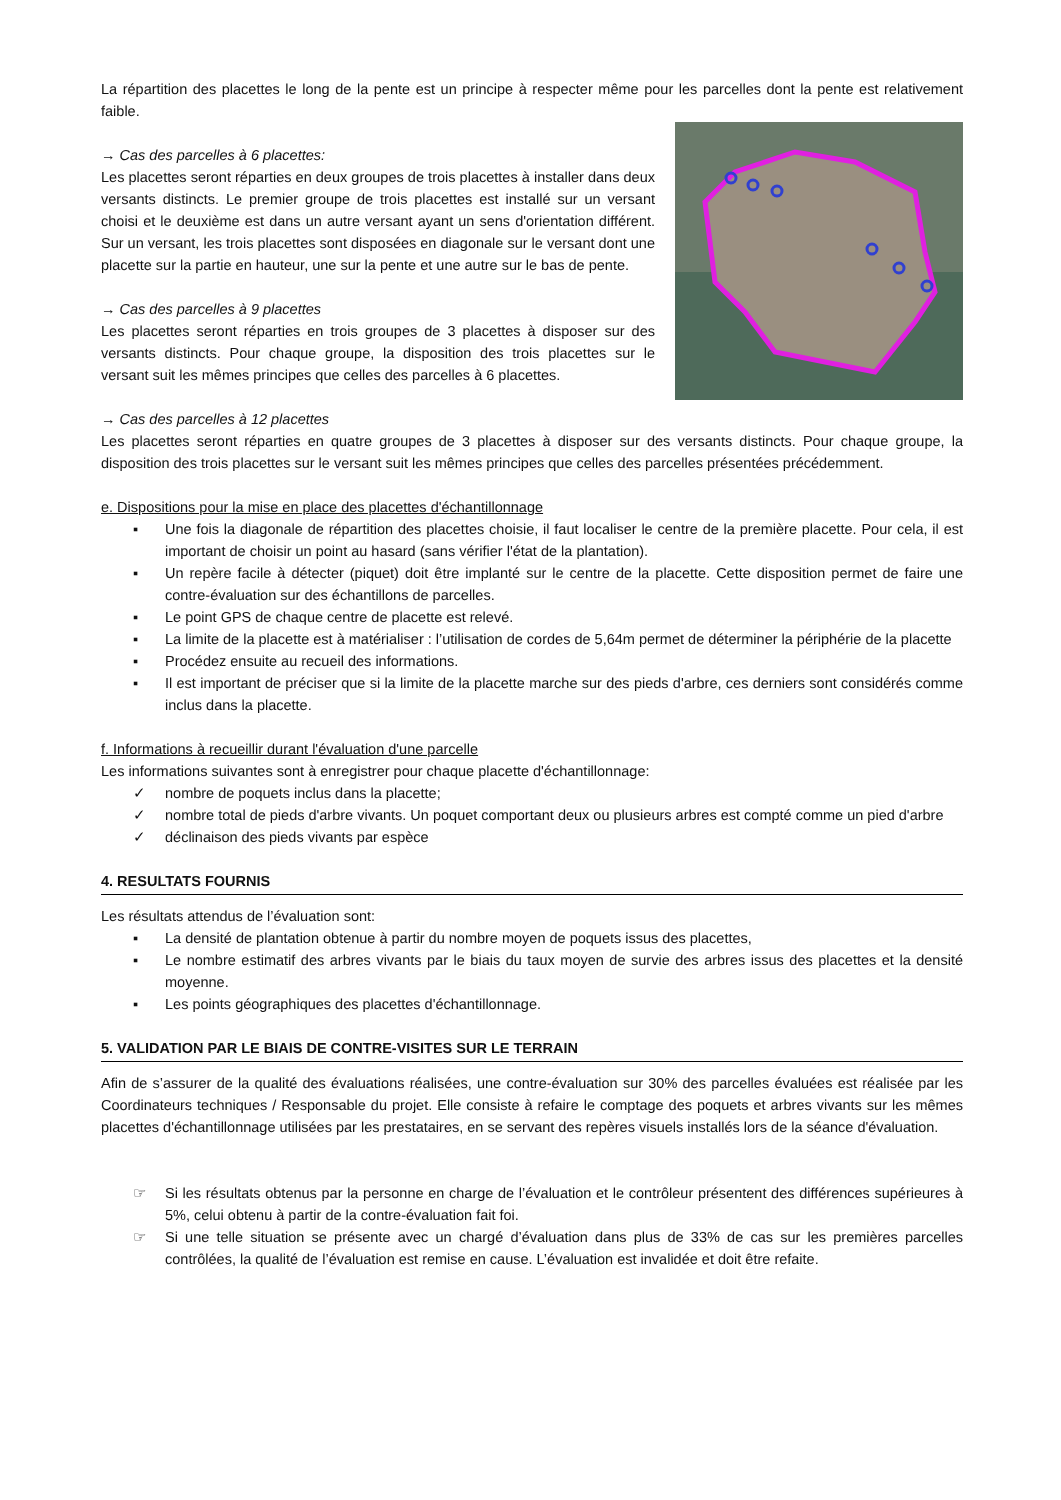La répartition des placettes le long de la pente est un principe à respecter même pour les parcelles dont la pente est relativement faible.
→ Cas des parcelles à 6 placettes:
Les placettes seront réparties en deux groupes de trois placettes à installer dans deux versants distincts. Le premier groupe de trois placettes est installé sur un versant choisi et le deuxième est dans un autre versant ayant un sens d'orientation différent. Sur un versant, les trois placettes sont disposées en diagonale sur le versant dont une placette sur la partie en hauteur, une sur la pente et une autre sur le bas de pente.
→ Cas des parcelles à 9 placettes
Les placettes seront réparties en trois groupes de 3 placettes à disposer sur des versants distincts. Pour chaque groupe, la disposition des trois placettes sur le versant suit les mêmes principes que celles des parcelles à 6 placettes.
→ Cas des parcelles à 12 placettes
Les placettes seront réparties en quatre groupes de 3 placettes à disposer sur des versants distincts. Pour chaque groupe, la disposition des trois placettes sur le versant suit les mêmes principes que celles des parcelles présentées précédemment.
e. Dispositions pour la mise en place des placettes d'échantillonnage
▪ Une fois la diagonale de répartition des placettes choisie, il faut localiser le centre de la première placette. Pour cela, il est important de choisir un point au hasard (sans vérifier l'état de la plantation).
▪ Un repère facile à détecter (piquet) doit être implanté sur le centre de la placette. Cette disposition permet de faire une contre-évaluation sur des échantillons de parcelles.
▪ Le point GPS de chaque centre de placette est relevé.
▪ La limite de la placette est à matérialiser : l’utilisation de cordes de 5,64m permet de déterminer la périphérie de la placette
▪ Procédez ensuite au recueil des informations.
▪ Il est important de préciser que si la limite de la placette marche sur des pieds d'arbre, ces derniers sont considérés comme inclus dans la placette.
f. Informations à recueillir durant l'évaluation d'une parcelle
Les informations suivantes sont à enregistrer pour chaque placette d'échantillonnage:
✓ nombre de poquets inclus dans la placette;
✓ nombre total de pieds d'arbre vivants. Un poquet comportant deux ou plusieurs arbres est compté comme un pied d'arbre
✓ déclinaison des pieds vivants par espèce
4. RESULTATS FOURNIS
Les résultats attendus de l’évaluation sont:
▪ La densité de plantation obtenue à partir du nombre moyen de poquets issus des placettes,
▪ Le nombre estimatif des arbres vivants par le biais du taux moyen de survie des arbres issus des placettes et la densité moyenne.
▪ Les points géographiques des placettes d'échantillonnage.
5. VALIDATION PAR LE BIAIS DE CONTRE-VISITES SUR LE TERRAIN
Afin de s’assurer de la qualité des évaluations réalisées, une contre-évaluation sur 30% des parcelles évaluées est réalisée par les Coordinateurs techniques / Responsable du projet. Elle consiste à refaire le comptage des poquets et arbres vivants sur les mêmes placettes d'échantillonnage utilisées par les prestataires, en se servant des repères visuels installés lors de la séance d'évaluation.
☞ Si les résultats obtenus par la personne en charge de l’évaluation et le contrôleur présentent des différences supérieures à 5%, celui obtenu à partir de la contre-évaluation fait foi.
☞ Si une telle situation se présente avec un chargé d’évaluation dans plus de 33% de cas sur les premières parcelles contrôlées, la qualité de l’évaluation est remise en cause. L’évaluation est invalidée et doit être refaite.